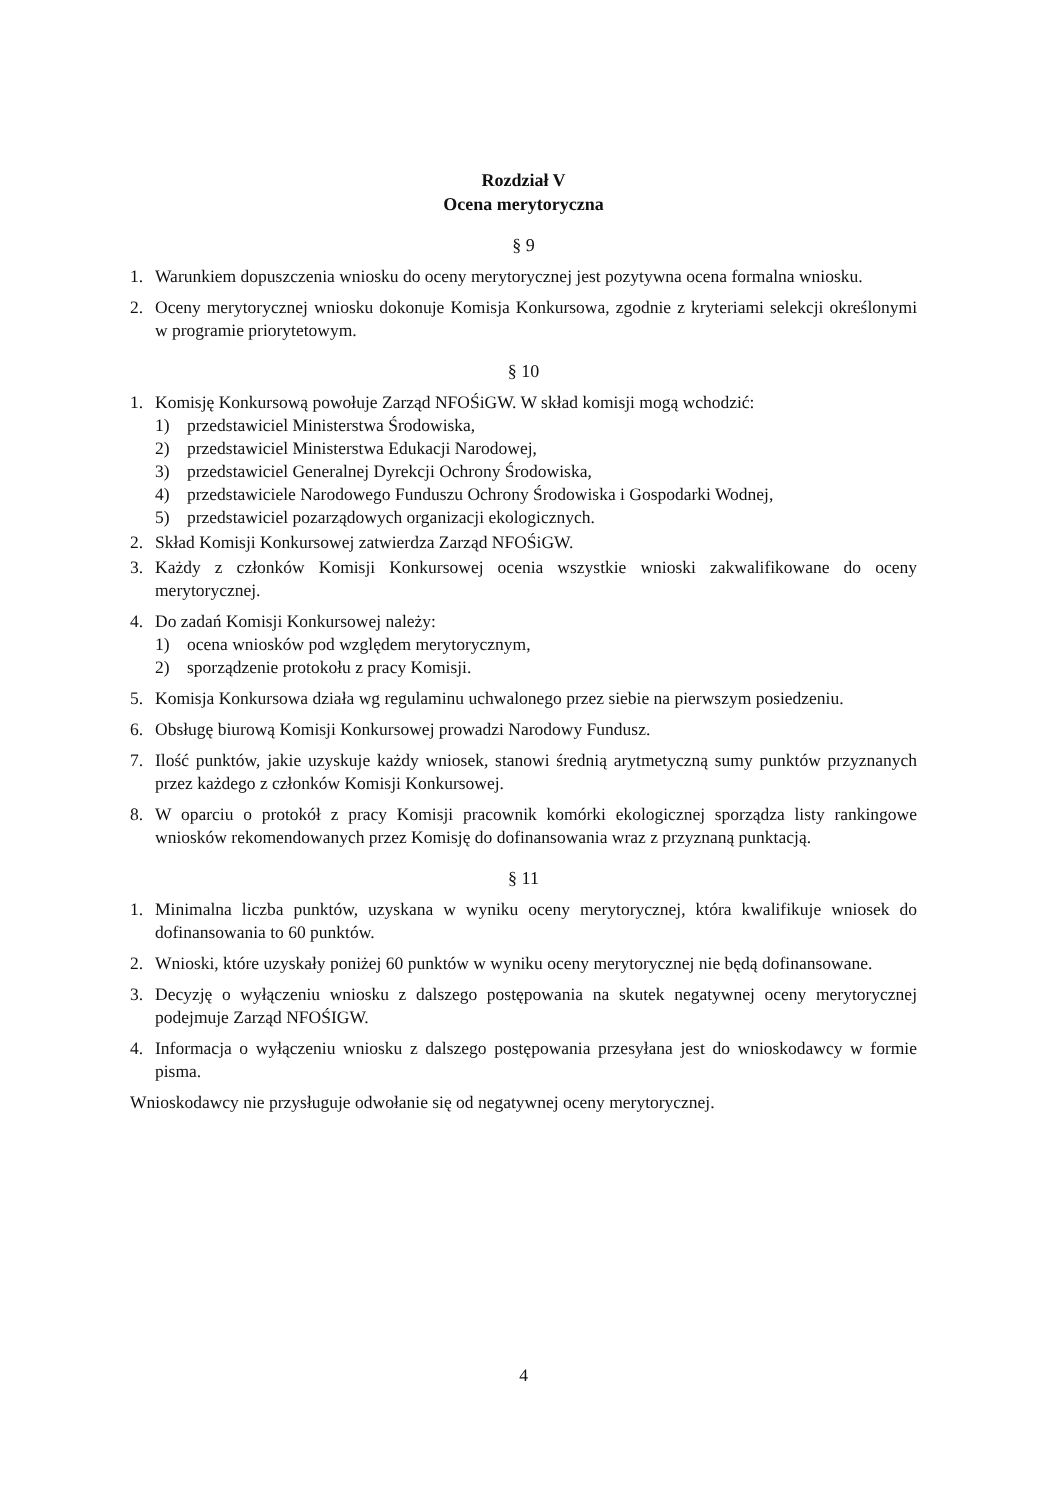Rozdział V
Ocena merytoryczna
§ 9
1. Warunkiem dopuszczenia wniosku do oceny merytorycznej jest pozytywna ocena formalna wniosku.
2. Oceny merytorycznej wniosku dokonuje Komisja Konkursowa, zgodnie z kryteriami selekcji określonymi w programie priorytetowym.
§ 10
1. Komisję Konkursową powołuje Zarząd NFOŚiGW. W skład komisji mogą wchodzić:
1) przedstawiciel Ministerstwa Środowiska,
2) przedstawiciel Ministerstwa Edukacji Narodowej,
3) przedstawiciel Generalnej Dyrekcji Ochrony Środowiska,
4) przedstawiciele Narodowego Funduszu Ochrony Środowiska i Gospodarki Wodnej,
5) przedstawiciel pozarządowych organizacji ekologicznych.
2. Skład Komisji Konkursowej zatwierdza Zarząd NFOŚiGW.
3. Każdy z członków Komisji Konkursowej ocenia wszystkie wnioski zakwalifikowane do oceny merytorycznej.
4. Do zadań Komisji Konkursowej należy:
1) ocena wniosków pod względem merytorycznym,
2) sporządzenie protokołu z pracy Komisji.
5. Komisja Konkursowa działa wg regulaminu uchwalonego przez siebie na pierwszym posiedzeniu.
6. Obsługę biurową Komisji Konkursowej prowadzi Narodowy Fundusz.
7. Ilość punktów, jakie uzyskuje każdy wniosek, stanowi średnią arytmetyczną sumy punktów przyznanych przez każdego z członków Komisji Konkursowej.
8. W oparciu o protokół z pracy Komisji pracownik komórki ekologicznej sporządza listy rankingowe wniosków rekomendowanych przez Komisję do dofinansowania wraz z przyznaną punktacją.
§ 11
1. Minimalna liczba punktów, uzyskana w wyniku oceny merytorycznej, która kwalifikuje wniosek do dofinansowania to 60 punktów.
2. Wnioski, które uzyskały poniżej 60 punktów w wyniku oceny merytorycznej nie będą dofinansowane.
3. Decyzję o wyłączeniu wniosku z dalszego postępowania na skutek negatywnej oceny merytorycznej podejmuje Zarząd NFOŚIGW.
4. Informacja o wyłączeniu wniosku z dalszego postępowania przesyłana jest do wnioskodawcy w formie pisma.
Wnioskodawcy nie przysługuje odwołanie się od negatywnej oceny merytorycznej.
4